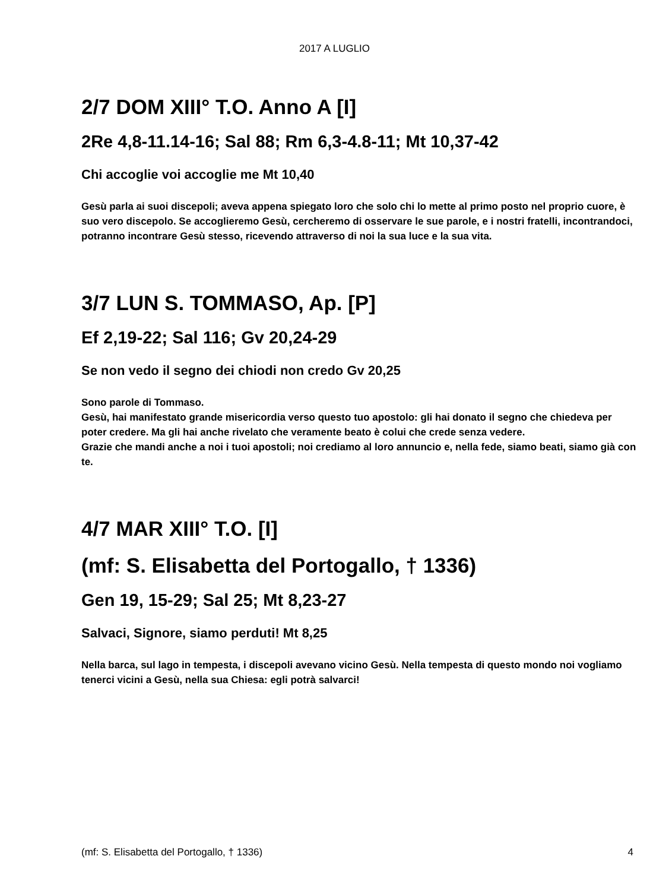2017 A LUGLIO
2/7 DOM XIII° T.O. Anno A [I]
2Re 4,8-11.14-16; Sal 88; Rm 6,3-4.8-11; Mt 10,37-42
Chi accoglie voi accoglie me Mt 10,40
Gesù parla ai suoi discepoli; aveva appena spiegato loro che solo chi lo mette al primo posto nel proprio cuore, è suo vero discepolo. Se accoglieremo Gesù, cercheremo di osservare le sue parole, e i nostri fratelli, incontrandoci, potranno incontrare Gesù stesso, ricevendo attraverso di noi la sua luce e la sua vita.
3/7 LUN S. TOMMASO, Ap. [P]
Ef 2,19-22; Sal 116; Gv 20,24-29
Se non vedo il segno dei chiodi non credo Gv 20,25
Sono parole di Tommaso.
Gesù, hai manifestato grande misericordia verso questo tuo apostolo: gli hai donato il segno che chiedeva per poter credere. Ma gli hai anche rivelato che veramente beato è colui che crede senza vedere.
Grazie che mandi anche a noi i tuoi apostoli; noi crediamo al loro annuncio e, nella fede, siamo beati, siamo già con te.
4/7 MAR XIII° T.O. [I]
(mf: S. Elisabetta del Portogallo, † 1336)
Gen 19, 15-29; Sal 25; Mt 8,23-27
Salvaci, Signore, siamo perduti! Mt 8,25
Nella barca, sul lago in tempesta, i discepoli avevano vicino Gesù. Nella tempesta di questo mondo noi vogliamo tenerci vicini a Gesù, nella sua Chiesa: egli potrà salvarci!
(mf: S. Elisabetta del Portogallo, † 1336) 4